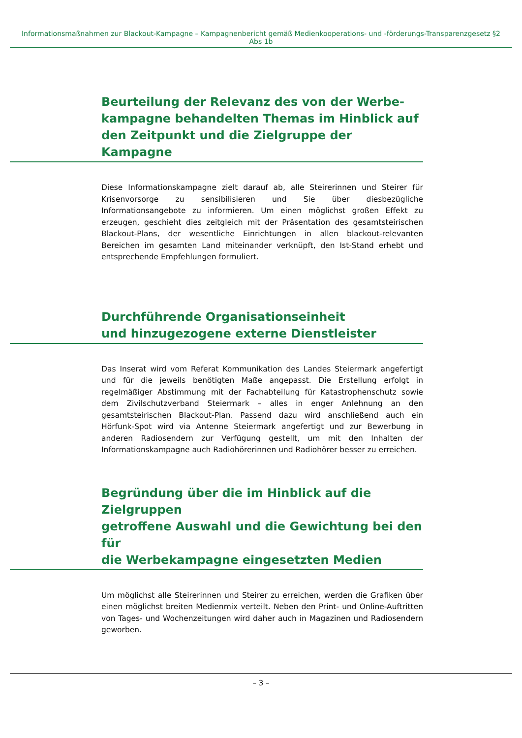Informationsmaßnahmen zur Blackout-Kampagne – Kampagnenbericht gemäß Medienkooperations- und -förderungs-Transparenzgesetz §2 Abs 1b
Beurteilung der Relevanz des von der Werbe-
kampagne behandelten Themas im Hinblick auf
den Zeitpunkt und die Zielgruppe der Kampagne
Diese Informationskampagne zielt darauf ab, alle Steirerinnen und Steirer für Krisenvorsorge zu sensibilisieren und Sie über diesbezügliche Informationsangebote zu informieren. Um einen möglichst großen Effekt zu erzeugen, geschieht dies zeitgleich mit der Präsentation des gesamtsteirischen Blackout-Plans, der wesentliche Einrichtungen in allen blackout-relevanten Bereichen im gesamten Land miteinander verknüpft, den Ist-Stand erhebt und entsprechende Empfehlungen formuliert.
Durchführende Organisationseinheit
und hinzugezogene externe Dienstleister
Das Inserat wird vom Referat Kommunikation des Landes Steiermark angefertigt und für die jeweils benötigten Maße angepasst. Die Erstellung erfolgt in regelmäßiger Abstimmung mit der Fachabteilung für Katastrophenschutz sowie dem Zivilschutzverband Steiermark – alles in enger Anlehnung an den gesamtsteirischen Blackout-Plan. Passend dazu wird anschließend auch ein Hörfunk-Spot wird via Antenne Steiermark angefertigt und zur Bewerbung in anderen Radiosendern zur Verfügung gestellt, um mit den Inhalten der Informationskampagne auch Radiohörerinnen und Radiohörer besser zu erreichen.
Begründung über die im Hinblick auf die Zielgruppen
getroffene Auswahl und die Gewichtung bei den für
die Werbekampagne eingesetzten Medien
Um möglichst alle Steirerinnen und Steirer zu erreichen, werden die Grafiken über einen möglichst breiten Medienmix verteilt. Neben den Print- und Online-Auftritten von Tages- und Wochenzeitungen wird daher auch in Magazinen und Radiosendern geworben.
– 3 –